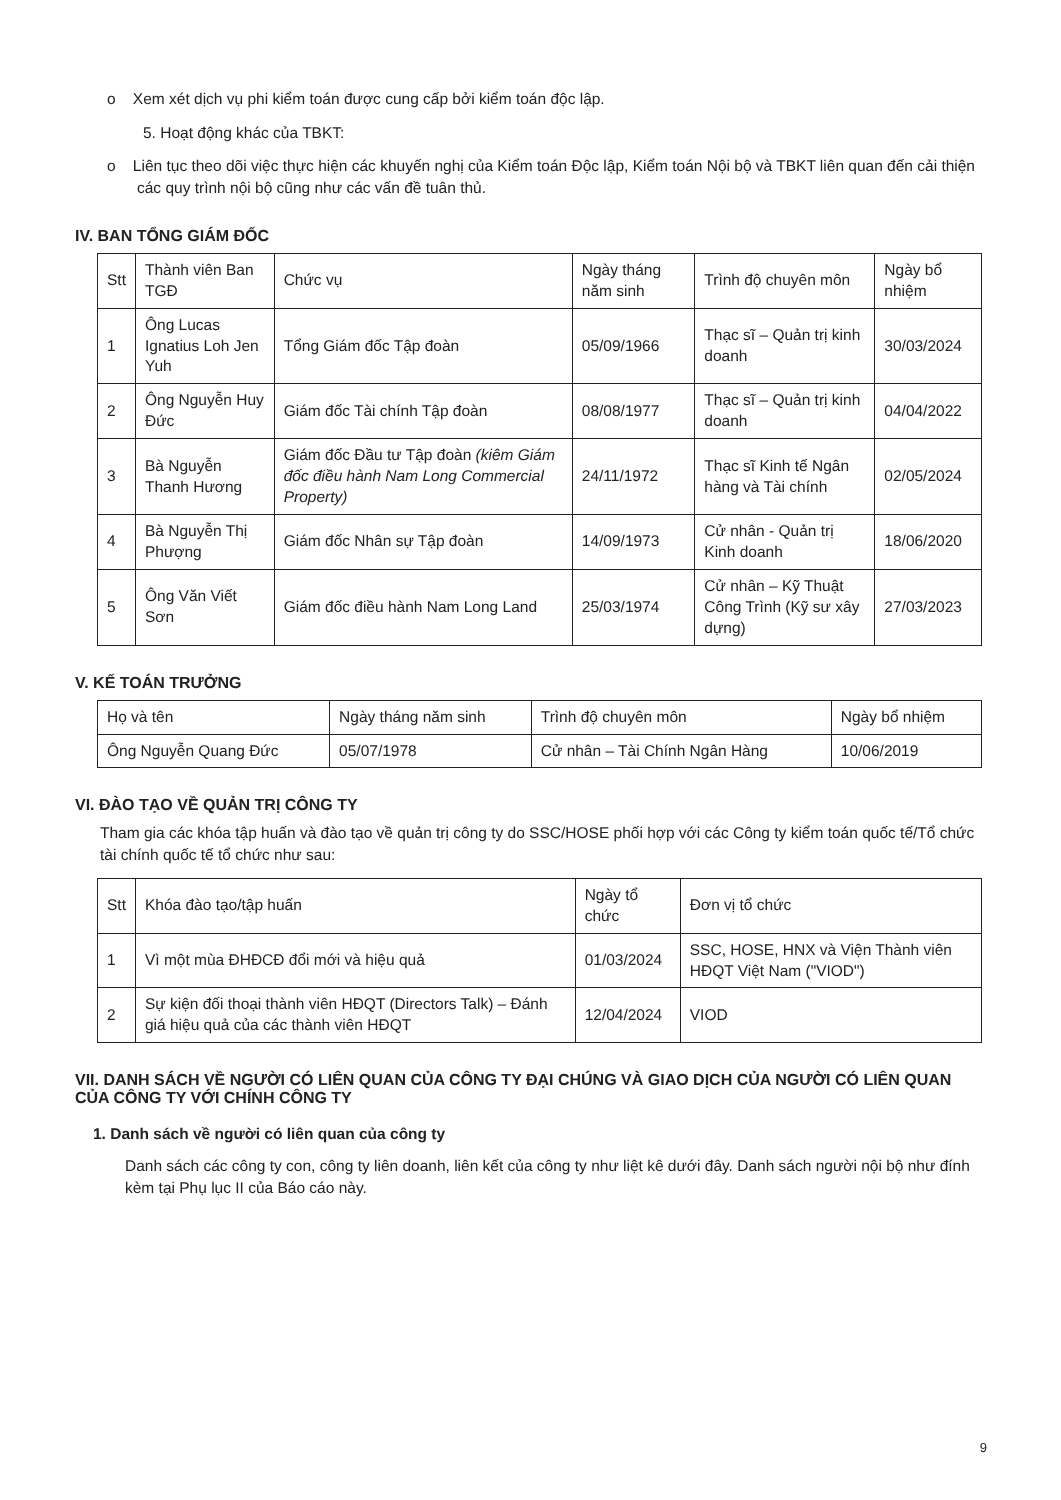o Xem xét dịch vụ phi kiểm toán được cung cấp bởi kiểm toán độc lập.
5. Hoạt động khác của TBKT:
o Liên tục theo dõi việc thực hiện các khuyến nghị của Kiểm toán Độc lập, Kiểm toán Nội bộ và TBKT liên quan đến cải thiện các quy trình nội bộ cũng như các vấn đề tuân thủ.
IV. BAN TỔNG GIÁM ĐỐC
| Stt | Thành viên Ban TGĐ | Chức vụ | Ngày tháng năm sinh | Trình độ chuyên môn | Ngày bổ nhiệm |
| --- | --- | --- | --- | --- | --- |
| 1 | Ông Lucas Ignatius Loh Jen Yuh | Tổng Giám đốc Tập đoàn | 05/09/1966 | Thạc sĩ – Quản trị kinh doanh | 30/03/2024 |
| 2 | Ông Nguyễn Huy Đức | Giám đốc Tài chính Tập đoàn | 08/08/1977 | Thạc sĩ – Quản trị kinh doanh | 04/04/2022 |
| 3 | Bà Nguyễn Thanh Hương | Giám đốc Đầu tư Tập đoàn (kiêm Giám đốc điều hành Nam Long Commercial Property) | 24/11/1972 | Thạc sĩ Kinh tế Ngân hàng và Tài chính | 02/05/2024 |
| 4 | Bà Nguyễn Thị Phượng | Giám đốc Nhân sự Tập đoàn | 14/09/1973 | Cử nhân - Quản trị Kinh doanh | 18/06/2020 |
| 5 | Ông Văn Viết Sơn | Giám đốc điều hành Nam Long Land | 25/03/1974 | Cử nhân – Kỹ Thuật Công Trình (Kỹ sư xây dựng) | 27/03/2023 |
V. KẾ TOÁN TRƯỞNG
| Họ và tên | Ngày tháng năm sinh | Trình độ chuyên môn | Ngày bổ nhiệm |
| --- | --- | --- | --- |
| Ông Nguyễn Quang Đức | 05/07/1978 | Cử nhân – Tài Chính Ngân Hàng | 10/06/2019 |
VI. ĐÀO TẠO VỀ QUẢN TRỊ CÔNG TY
Tham gia các khóa tập huấn và đào tạo về quản trị công ty do SSC/HOSE phối hợp với các Công ty kiểm toán quốc tế/Tổ chức tài chính quốc tế tổ chức như sau:
| Stt | Khóa đào tạo/tập huấn | Ngày tổ chức | Đơn vị tổ chức |
| --- | --- | --- | --- |
| 1 | Vì một mùa ĐHĐCĐ đổi mới và hiệu quả | 01/03/2024 | SSC, HOSE, HNX và Viện Thành viên HĐQT Việt Nam ("VIOD") |
| 2 | Sự kiện đối thoại thành viên HĐQT (Directors Talk) – Đánh giá hiệu quả của các thành viên HĐQT | 12/04/2024 | VIOD |
VII. DANH SÁCH VỀ NGƯỜI CÓ LIÊN QUAN CỦA CÔNG TY ĐẠI CHÚNG VÀ GIAO DỊCH CỦA NGƯỜI CÓ LIÊN QUAN CỦA CÔNG TY VỚI CHÍNH CÔNG TY
1. Danh sách về người có liên quan của công ty
Danh sách các công ty con, công ty liên doanh, liên kết của công ty như liệt kê dưới đây. Danh sách người nội bộ như đính kèm tại Phụ lục II của Báo cáo này.
9